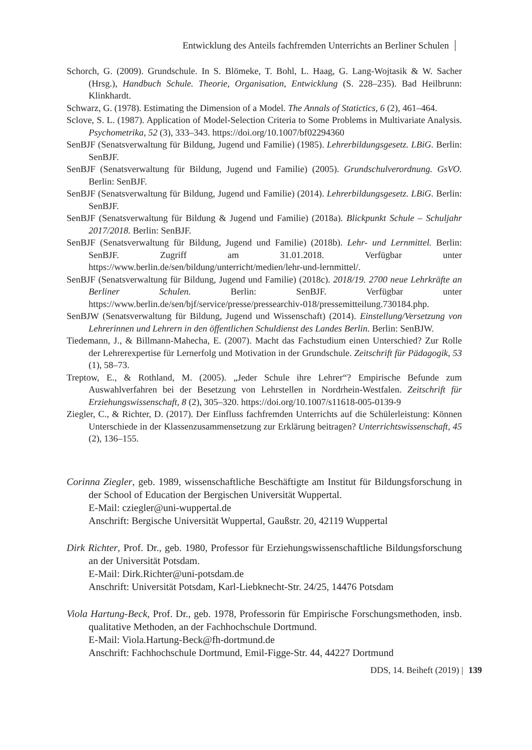Entwicklung des Anteils fachfremden Unterrichts an Berliner Schulen
Schorch, G. (2009). Grundschule. In S. Blömeke, T. Bohl, L. Haag, G. Lang-Wojtasik & W. Sacher (Hrsg.), Handbuch Schule. Theorie, Organisation, Entwicklung (S. 228–235). Bad Heilbrunn: Klinkhardt.
Schwarz, G. (1978). Estimating the Dimension of a Model. The Annals of Statictics, 6 (2), 461–464.
Sclove, S. L. (1987). Application of Model-Selection Criteria to Some Problems in Multivariate Analysis. Psychometrika, 52 (3), 333–343. https://doi.org/10.1007/bf02294360
SenBJF (Senatsverwaltung für Bildung, Jugend und Familie) (1985). Lehrerbildungsgesetz. LBiG. Berlin: SenBJF.
SenBJF (Senatsverwaltung für Bildung, Jugend und Familie) (2005). Grundschulverordnung. GsVO. Berlin: SenBJF.
SenBJF (Senatsverwaltung für Bildung, Jugend und Familie) (2014). Lehrerbildungsgesetz. LBiG. Berlin: SenBJF.
SenBJF (Senatsverwaltung für Bildung & Jugend und Familie) (2018a). Blickpunkt Schule – Schuljahr 2017/2018. Berlin: SenBJF.
SenBJF (Senatsverwaltung für Bildung, Jugend und Familie) (2018b). Lehr- und Lernmittel. Berlin: SenBJF. Zugriff am 31.01.2018. Verfügbar unter https://www.berlin.de/sen/bildung/unterricht/medien/lehr-und-lernmittel/.
SenBJF (Senatsverwaltung für Bildung, Jugend und Familie) (2018c). 2018/19. 2700 neue Lehrkräfte an Berliner Schulen. Berlin: SenBJF. Verfügbar unter https://www.berlin.de/sen/bjf/service/presse/pressearchiv-018/pressemitteilung.730184.php.
SenBJW (Senatsverwaltung für Bildung, Jugend und Wissenschaft) (2014). Einstellung/Versetzung von Lehrerinnen und Lehrern in den öffentlichen Schuldienst des Landes Berlin. Berlin: SenBJW.
Tiedemann, J., & Billmann-Mahecha, E. (2007). Macht das Fachstudium einen Unterschied? Zur Rolle der Lehrerexpertise für Lernerfolg und Motivation in der Grundschule. Zeitschrift für Pädagogik, 53 (1), 58–73.
Treptow, E., & Rothland, M. (2005). „Jeder Schule ihre Lehrer“? Empirische Befunde zum Auswahlverfahren bei der Besetzung von Lehrstellen in Nordrhein-Westfalen. Zeitschrift für Erziehungswissenschaft, 8 (2), 305–320. https://doi.org/10.1007/s11618-005-0139-9
Ziegler, C., & Richter, D. (2017). Der Einfluss fachfremden Unterrichts auf die Schülerleistung: Können Unterschiede in der Klassenzusammensetzung zur Erklärung beitragen? Unterrichtswissenschaft, 45 (2), 136–155.
Corinna Ziegler, geb. 1989, wissenschaftliche Beschäftigte am Institut für Bildungsforschung in der School of Education der Bergischen Universität Wuppertal.
E-Mail: cziegler@uni-wuppertal.de
Anschrift: Bergische Universität Wuppertal, Gaußstr. 20, 42119 Wuppertal
Dirk Richter, Prof. Dr., geb. 1980, Professor für Erziehungswissenschaftliche Bildungsforschung an der Universität Potsdam.
E-Mail: Dirk.Richter@uni-potsdam.de
Anschrift: Universität Potsdam, Karl-Liebknecht-Str. 24/25, 14476 Potsdam
Viola Hartung-Beck, Prof. Dr., geb. 1978, Professorin für Empirische Forschungsmethoden, insb. qualitative Methoden, an der Fachhochschule Dortmund.
E-Mail: Viola.Hartung-Beck@fh-dortmund.de
Anschrift: Fachhochschule Dortmund, Emil-Figge-Str. 44, 44227 Dortmund
DDS, 14. Beiheft (2019) | 139